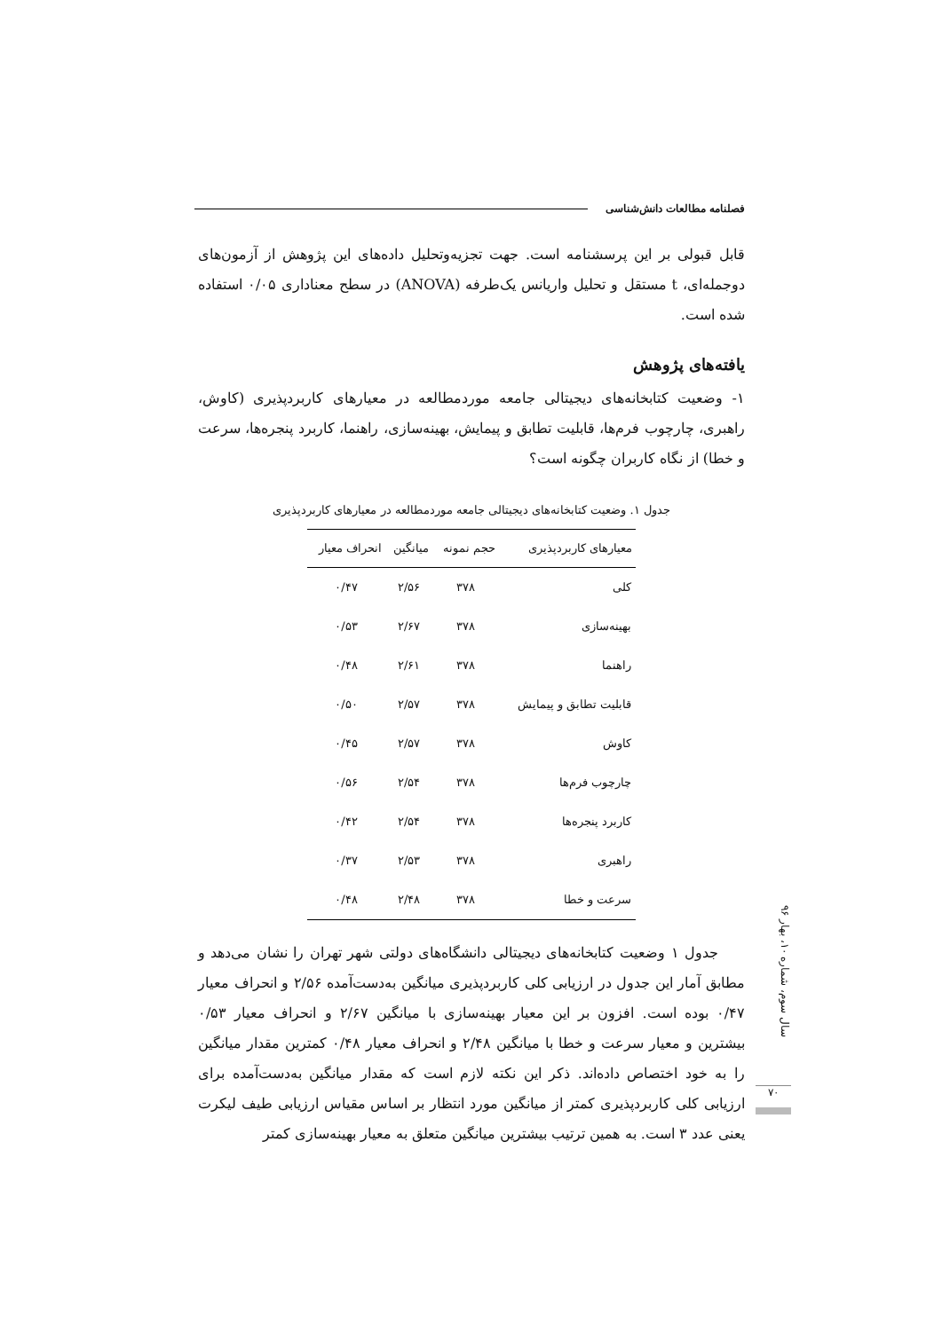فصلنامه مطالعات دانش‌شناسی
قابل قبولی بر این پرسشنامه است. جهت تجزیه‌وتحلیل داده‌های این پژوهش از آزمون‌های دوجمله‌ای، t مستقل و تحلیل واریانس یک‌طرفه (ANOVA) در سطح معناداری ۰/۰۵ استفاده شده است.
یافته‌های پژوهش
۱- وضعیت کتابخانه‌های دیجیتالی جامعه موردمطالعه در معیارهای کاربردپذیری (کاوش، راهبری، چارچوب فرم‌ها، قابلیت تطابق و پیمایش، بهینه‌سازی، راهنما، کاربرد پنجره‌ها، سرعت و خطا) از نگاه کاربران چگونه است؟
جدول ۱. وضعیت کتابخانه‌های دیجیتالی جامعه موردمطالعه در معیارهای کاربردپذیری
| معیارهای کاربردپذیری | حجم نمونه | میانگین | انحراف معیار |
| --- | --- | --- | --- |
| کلی | ۳۷۸ | ۲/۵۶ | ۰/۴۷ |
| بهینه‌سازی | ۳۷۸ | ۲/۶۷ | ۰/۵۳ |
| راهنما | ۳۷۸ | ۲/۶۱ | ۰/۴۸ |
| قابلیت تطابق و پیمایش | ۳۷۸ | ۲/۵۷ | ۰/۵۰ |
| کاوش | ۳۷۸ | ۲/۵۷ | ۰/۴۵ |
| چارچوب فرم‌ها | ۳۷۸ | ۲/۵۴ | ۰/۵۶ |
| کاربرد پنجره‌ها | ۳۷۸ | ۲/۵۴ | ۰/۴۲ |
| راهبری | ۳۷۸ | ۲/۵۳ | ۰/۳۷ |
| سرعت و خطا | ۳۷۸ | ۲/۴۸ | ۰/۴۸ |
جدول ۱ وضعیت کتابخانه‌های دیجیتالی دانشگاه‌های دولتی شهر تهران را نشان می‌دهد و مطابق آمار این جدول در ارزیابی کلی کاربردپذیری میانگین به‌دست‌آمده ۲/۵۶ و انحراف معیار ۰/۴۷ بوده است. افزون بر این معیار بهینه‌سازی با میانگین ۲/۶۷ و انحراف معیار ۰/۵۳ بیشترین و معیار سرعت و خطا با میانگین ۲/۴۸ و انحراف معیار ۰/۴۸ کمترین مقدار میانگین را به خود اختصاص داده‌اند. ذکر این نکته لازم است که مقدار میانگین به‌دست‌آمده برای ارزیابی کلی کاربردپذیری کمتر از میانگین مورد انتظار بر اساس مقیاس ارزیابی طیف لیکرت یعنی عدد ۳ است. به همین ترتیب بیشترین میانگین متعلق به معیار بهینه‌سازی کمتر
سال سوم، شماره ۱۰، بهار ۹۶
۷۰